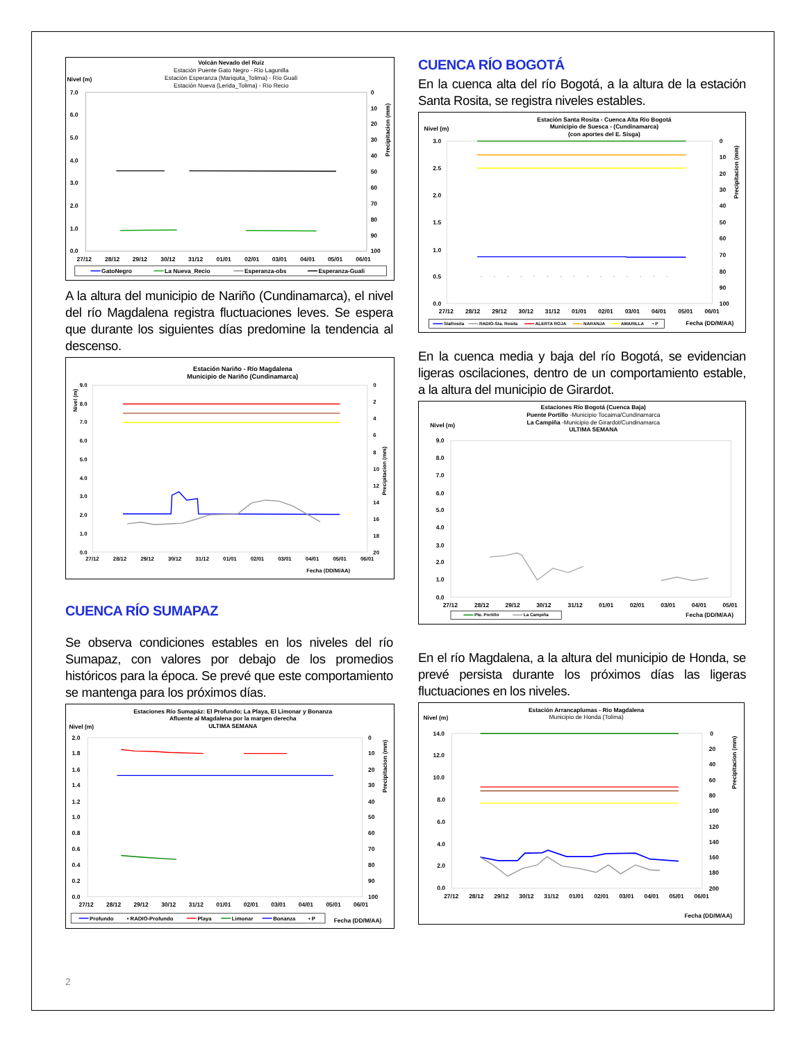Volcán Nevado del Ruiz
Estación Puente Gato Negro - Río Lagunilla
Estación Esperanza (Mariquita_Tolima) - Río Gualí
Estación Nueva (Lerida_Tolima) - Río Recio
Nivel (m)
7.0
6.0
5.0
4.0
3.0
2.0
1.0
0.0
0
10
20
30
40
50
60
70
80
90
100
27/12
28/12
29/12
30/12
31/12
01/01
02/01
03/01
04/01
05/01
06/01
Precipitacion (mm)
GatoNegro
La Nueva_Recio
Esperanza-obs
Esperanza-Guali
A la altura del municipio de Nariño (Cundinamarca), el nivel del río Magdalena registra fluctuaciones leves. Se espera que durante los siguientes días predomine la tendencia al descenso.
Estación Nariño - Río Magdalena
Municipio de Nariño (Cundinamarca)
Nivel (m)
9.0
8.0
7.0
6.0
5.0
4.0
3.0
2.0
1.0
0.0
0
2
4
6
8
10
12
14
16
18
20
27/12
28/12
29/12
30/12
31/12
01/01
02/01
03/01
04/01
05/01
06/01
Fecha (DD/M/AA)
Precipitacion (mm)
CUENCA RÍO SUMAPAZ
Se observa condiciones estables en los niveles del río Sumapaz, con valores por debajo de los promedios históricos para la época. Se prevé que este comportamiento se mantenga para los próximos días.
Estaciones Río Sumapáz: El Profundo; La Playa, El Limonar y Bonanza
Afluente al Magdalena por la margen derecha
ULTIMA SEMANA
Nivel (m)
2.0
1.8
1.6
1.4
1.2
1.0
0.8
0.6
0.4
0.2
0.0
0
10
20
30
40
50
60
70
80
90
100
27/12
28/12
29/12
30/12
31/12
01/01
02/01
03/01
04/01
05/01
06/01
Fecha (DD/M/AA)
Precipitacion (mm)
Profundo
• RADIO-Profundo
Playa
Limonar
Bonanza
• P
CUENCA RÍO BOGOTÁ
En la cuenca alta del río Bogotá, a la altura de la estación Santa Rosita, se registra niveles estables.
Estación Santa Rosita - Cuenca Alta Rio Bogotá
Municipio de Suesca - (Cundinamarca)
(con aportes del E. Sisga)
Nivel (m)
3.0
2.5
2.0
1.5
1.0
0.5
0.0
0
10
20
30
40
50
60
70
80
90
100
27/12
28/12
29/12
30/12
31/12
01/01
02/01
03/01
04/01
05/01
06/01
Fecha (DD/M/AA)
Precipitacion (mm)
StaRosita
RADIO-Sta. Rosita
ALERTA ROJA
NARANJA
AMARILLA
• P
En la cuenca media y baja del río Bogotá, se evidencian ligeras oscilaciones, dentro de un comportamiento estable, a la altura del municipio de Girardot.
Estaciones Río Bogotá (Cuenca Baja)
Puente Portillo -Municipio Tocaima/Cundinamarca
La Campiña -Municipio de Girardot/Cundinamarca
ULTIMA SEMANA
Nivel (m)
9.0
8.0
7.0
6.0
5.0
4.0
3.0
2.0
1.0
0.0
27/12
28/12
29/12
30/12
31/12
01/01
02/01
03/01
04/01
05/01
Fecha (DD/M/AA)
Pte. Portillo
La Campiña
En el río Magdalena, a la altura del municipio de Honda, se prevé persista durante los próximos días las ligeras fluctuaciones en los niveles.
Estación Arrancaplumas - Rio Magdalena
Municipio de Honda (Tolima)
Nivel (m)
14.0
12.0
10.0
8.0
6.0
4.0
2.0
0.0
0
20
40
60
80
100
120
140
160
180
200
27/12
28/12
29/12
30/12
31/12
01/01
02/01
03/01
04/01
05/01
06/01
Fecha (DD/M/AA)
Precipitacion (mm)
2